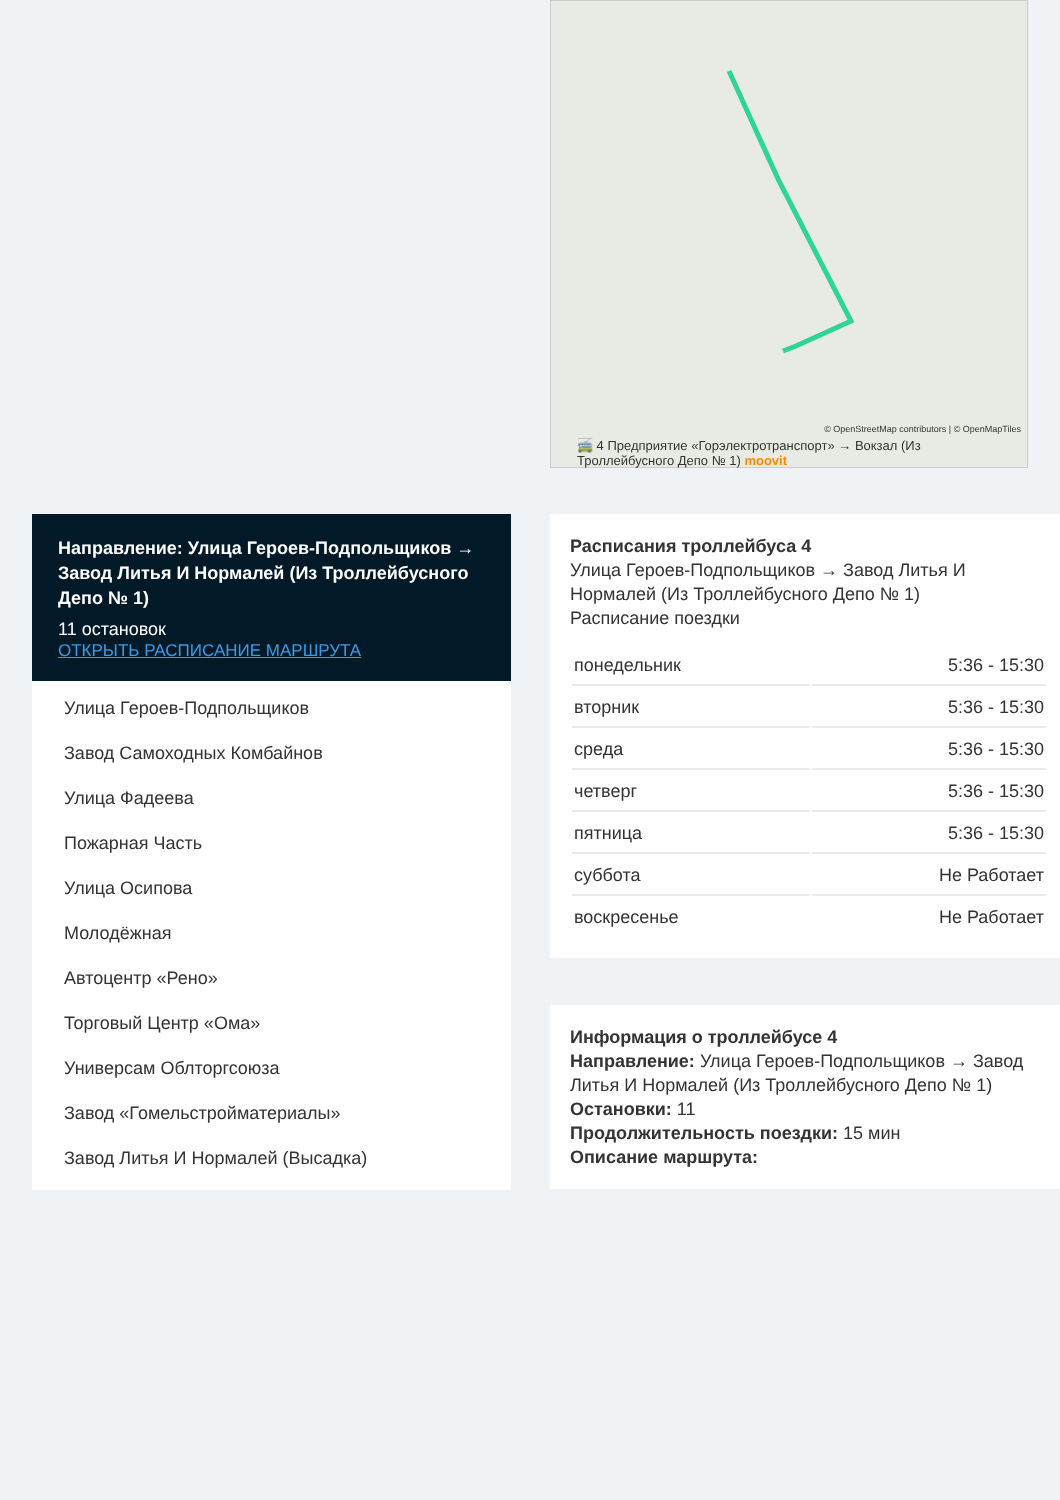© OpenStreetMap contributors | © OpenMapTiles
🚎 4 Предприятие «Горэлектротранспорт» → Вокзал (Из Троллейбусного Депо № 1) moovit
Направление: Улица Героев-Подпольщиков → Завод Литья И Нормалей (Из Троллейбусного Депо № 1)
11 остановок
ОТКРЫТЬ РАСПИСАНИЕ МАРШРУТА
Улица Героев-Подпольщиков
Завод Самоходных Комбайнов
Улица Фадеева
Пожарная Часть
Улица Осипова
Молодёжная
Автоцентр «Рено»
Торговый Центр «Ома»
Универсам Облторгсоюза
Завод «Гомельстройматериалы»
Завод Литья И Нормалей (Высадка)
Расписания троллейбуса 4
Улица Героев-Подпольщиков → Завод Литья И Нормалей (Из Троллейбусного Депо № 1)
Расписание поездки
| понедельник | 5:36 - 15:30 |
| вторник | 5:36 - 15:30 |
| среда | 5:36 - 15:30 |
| четверг | 5:36 - 15:30 |
| пятница | 5:36 - 15:30 |
| суббота | Не Работает |
| воскресенье | Не Работает |
Информация о троллейбусе 4
Направление: Улица Героев-Подпольщиков → Завод Литья И Нормалей (Из Троллейбусного Депо № 1)
Остановки: 11
Продолжительность поездки: 15 мин
Описание маршрута: